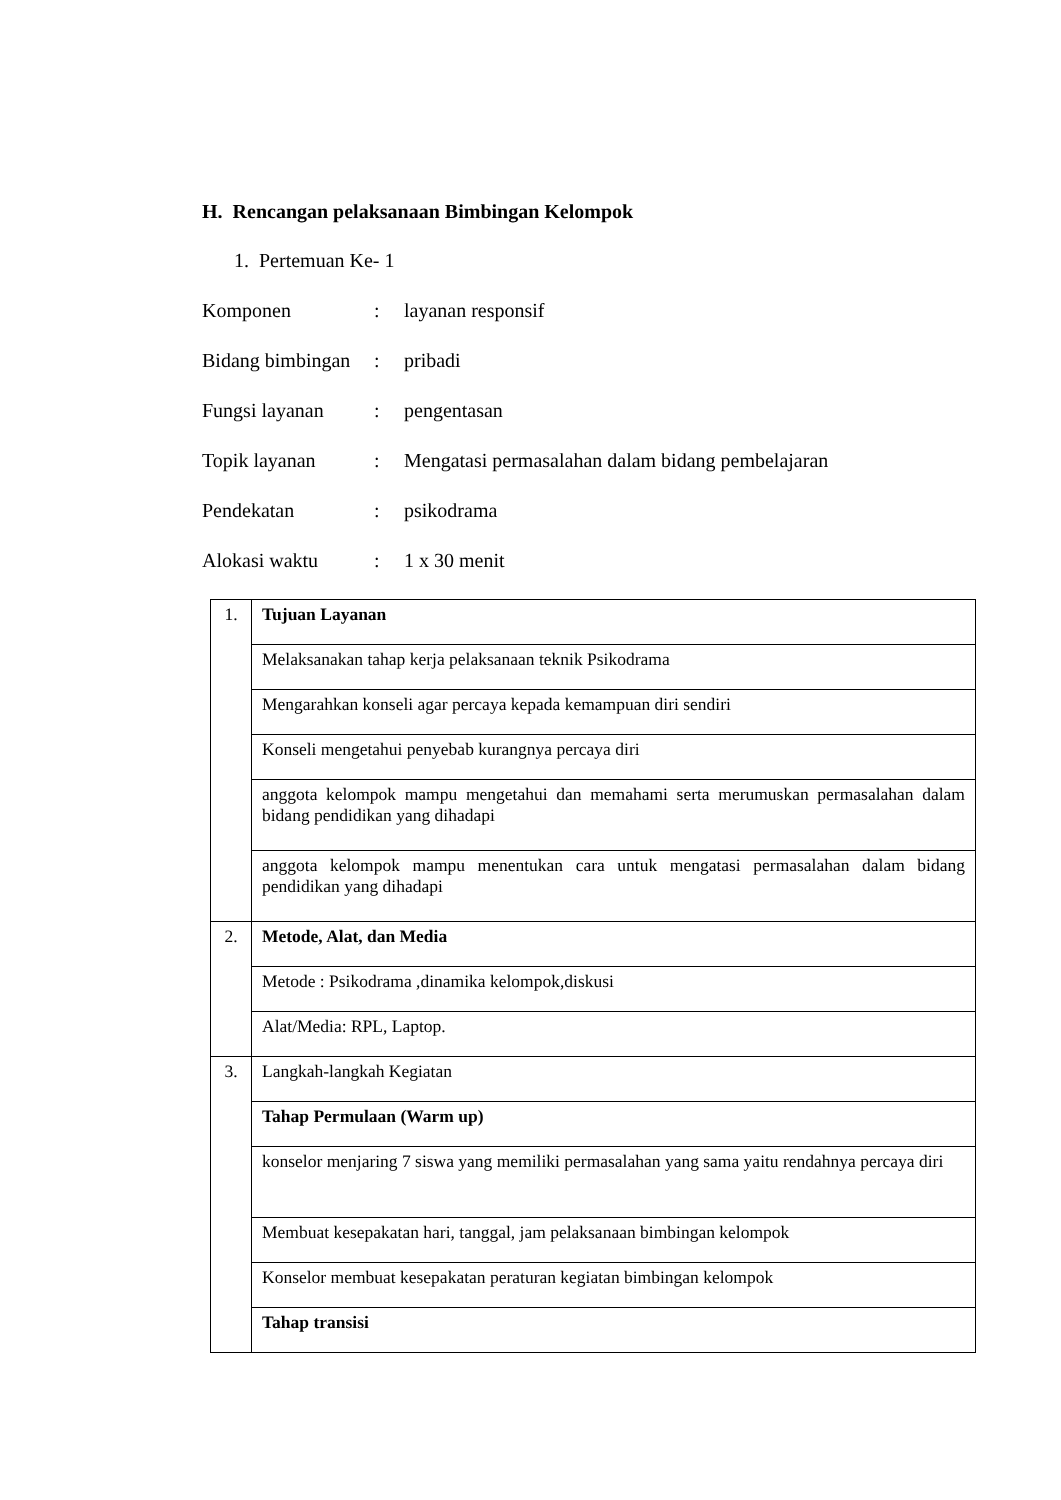H. Rencangan pelaksanaan Bimbingan Kelompok
1. Pertemuan Ke- 1
Komponen: layanan responsif
Bidang bimbingan: pribadi
Fungsi layanan: pengentasan
Topik layanan: Mengatasi permasalahan dalam bidang pembelajaran
Pendekatan: psikodrama
Alokasi waktu: 1 x 30 menit
| 1. | Tujuan Layanan |
| | Melaksanakan tahap kerja pelaksanaan teknik Psikodrama |
| | Mengarahkan konseli agar percaya kepada kemampuan diri sendiri |
| | Konseli mengetahui penyebab kurangnya percaya diri |
| | anggota kelompok mampu mengetahui dan memahami serta merumuskan permasalahan dalam bidang pendidikan yang dihadapi |
| | anggota kelompok mampu menentukan cara untuk mengatasi permasalahan dalam bidang pendidikan yang dihadapi |
| 2. | Metode, Alat, dan Media |
| | Metode : Psikodrama ,dinamika kelompok,diskusi |
| | Alat/Media: RPL, Laptop. |
| 3. | Langkah-langkah Kegiatan |
| | Tahap Permulaan (Warm up) |
| | konselor menjaring 7 siswa yang memiliki permasalahan yang sama yaitu rendahnya percaya diri |
| | Membuat kesepakatan hari, tanggal, jam pelaksanaan bimbingan kelompok |
| | Konselor membuat kesepakatan peraturan kegiatan bimbingan kelompok |
| | Tahap transisi |